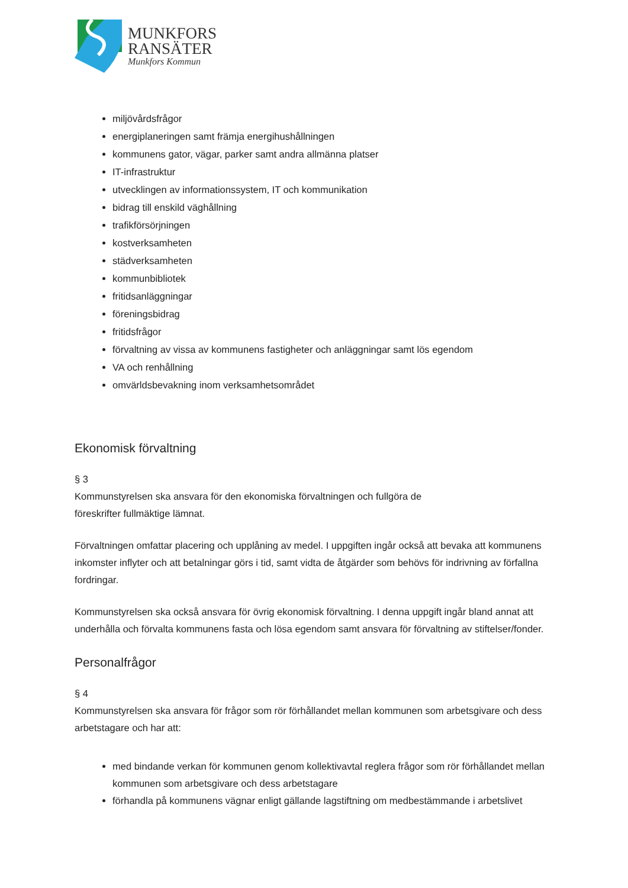MUNKFORS
RANSÄTER
Munkfors Kommun
miljövårdsfrågor
energiplaneringen samt främja energihushållningen
kommunens gator, vägar, parker samt andra allmänna platser
IT-infrastruktur
utvecklingen av informationssystem, IT och kommunikation
bidrag till enskild väghållning
trafikförsörjningen
kostverksamheten
städverksamheten
kommunbibliotek
fritidsanläggningar
föreningsbidrag
fritidsfrågor
förvaltning av vissa av kommunens fastigheter och anläggningar samt lös egendom
VA och renhållning
omvärldsbevakning inom verksamhetsområdet
Ekonomisk förvaltning
§ 3
Kommunstyrelsen ska ansvara för den ekonomiska förvaltningen och fullgöra de
föreskrifter fullmäktige lämnat.
Förvaltningen omfattar placering och upplåning av medel. I uppgiften ingår också att bevaka att kommunens inkomster inflyter och att betalningar görs i tid, samt vidta de åtgärder som behövs för indrivning av förfallna fordringar.
Kommunstyrelsen ska också ansvara för övrig ekonomisk förvaltning. I denna uppgift ingår bland annat att underhålla och förvalta kommunens fasta och lösa egendom samt ansvara för förvaltning av stiftelser/fonder.
Personalfrågor
§ 4
Kommunstyrelsen ska ansvara för frågor som rör förhållandet mellan kommunen som arbetsgivare och dess arbetstagare och har att:
med bindande verkan för kommunen genom kollektivavtal reglera frågor som rör förhållandet mellan kommunen som arbetsgivare och dess arbetstagare
förhandla på kommunens vägnar enligt gällande lagstiftning om medbestämmande i arbetslivet